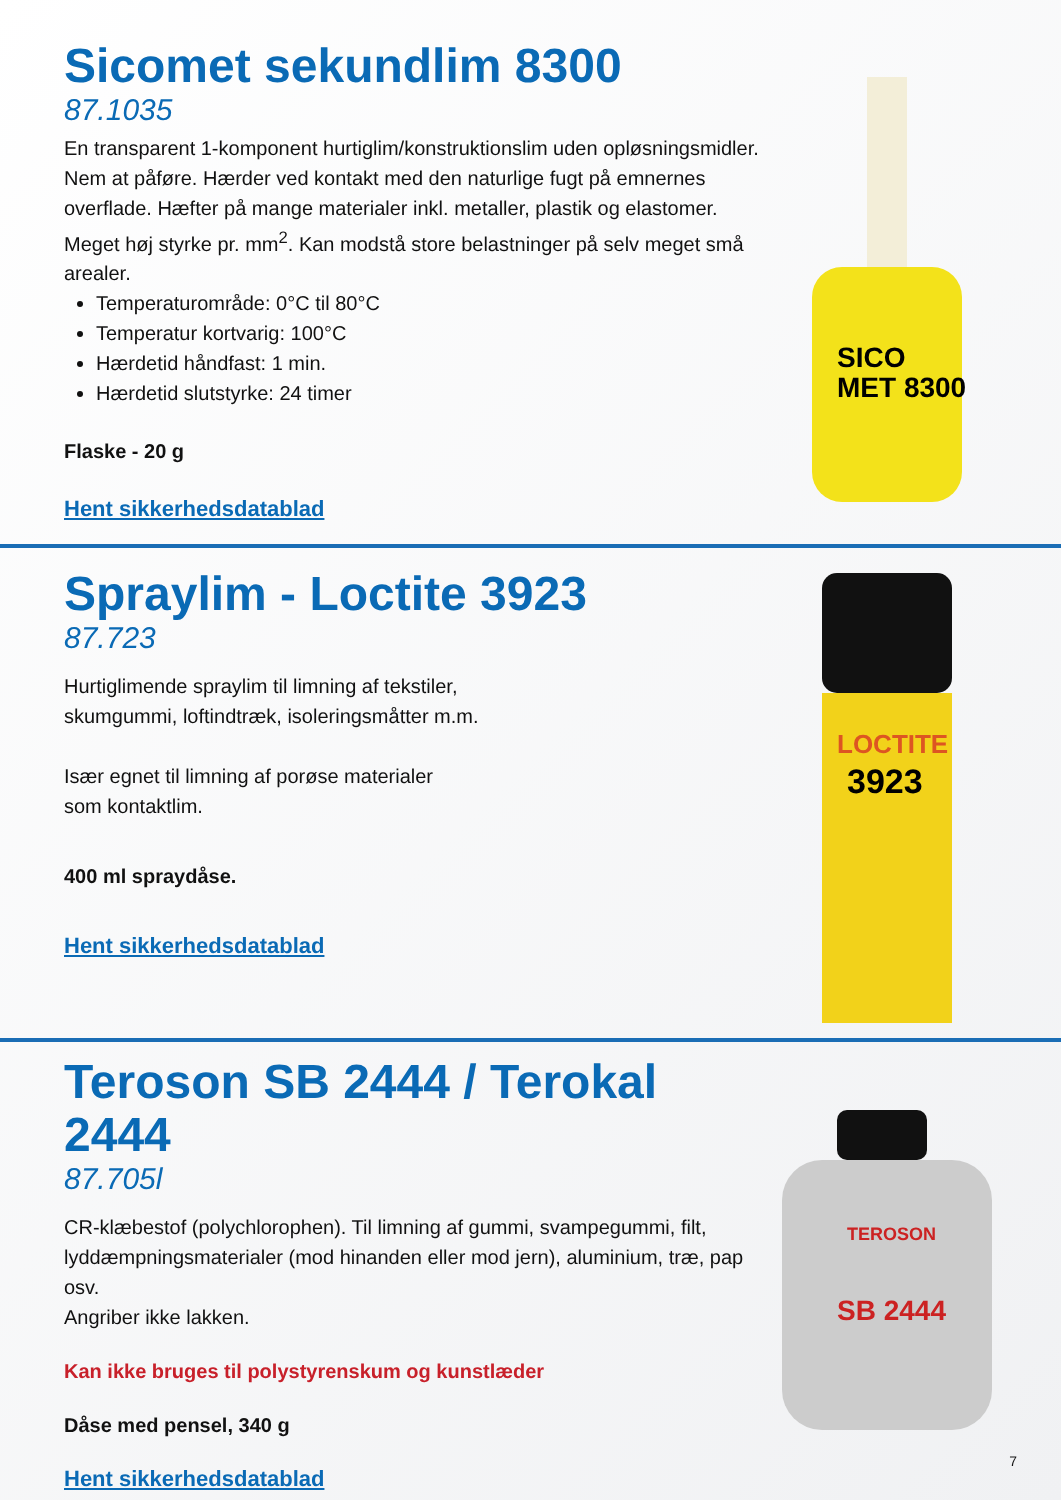Sicomet sekundlim 8300
87.1035
En transparent 1-komponent hurtiglim/konstruktionslim uden opløsningsmidler. Nem at påføre. Hærder ved kontakt med den naturlige fugt på emnernes overflade. Hæfter på mange materialer inkl. metaller, plastik og elastomer. Meget høj styrke pr. mm<sup>2</sup>. Kan modstå store belastninger på selv meget små arealer.
Temperaturområde: 0°C til 80°C
Temperatur kortvarig: 100°C
Hærdetid håndfast: 1 min.
Hærdetid slutstyrke: 24 timer
Flaske - 20 g
Hent sikkerhedsdatablad
SICO
MET 8300
Spraylim - Loctite 3923
87.723
Hurtiglimende spraylim til limning af tekstiler,
skumgummi, loftindtræk, isoleringsmåtter m.m.
Især egnet til limning af porøse materialer
som kontaktlim.
400 ml spraydåse.
Hent sikkerhedsdatablad
LOCTITE
3923
Teroson SB 2444 / Terokal 2444
87.705l
CR-klæbestof (polychlorophen). Til limning af gummi, svampegummi, filt, lyddæmpningsmaterialer (mod hinanden eller mod jern), aluminium, træ, pap osv.
Angriber ikke lakken.
Kan ikke bruges til polystyrenskum og kunstlæder
Dåse med pensel, 340 g
Hent sikkerhedsdatablad
TEROSON
SB 2444
7